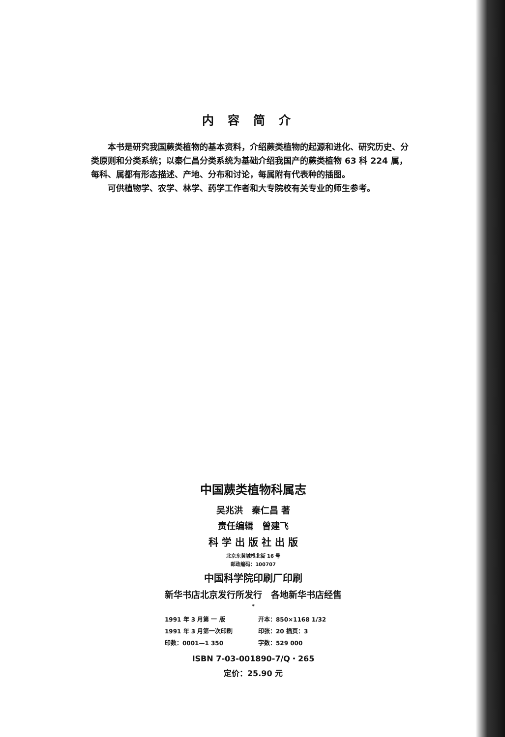内容简介
本书是研究我国蕨类植物的基本资料，介绍蕨类植物的起源和进化、研究历史、分类原则和分类系统；以秦仁昌分类系统为基础介绍我国产的蕨类植物 63 科 224 属，每科、属都有形态描述、产地、分布和讨论，每属附有代表种的插图。
可供植物学、农学、林学、药学工作者和大专院校有关专业的师生参考。
中国蕨类植物科属志
吴兆洪　秦仁昌 著
责任编辑　曾建飞
科 学 出 版 社 出 版
北京东黄城根北街 16 号
邮政编码：100707
中国科学院印刷厂印刷
新华书店北京发行所发行　各地新华书店经售
*
1991 年 3 月第 一 版 开本：850×1168 1/32
1991 年 3 月第一次印刷 印张：20 插页：3
印数：0001—1 350 字数：529 000
ISBN 7-03-001890-7/Q・265
定价：25.90 元